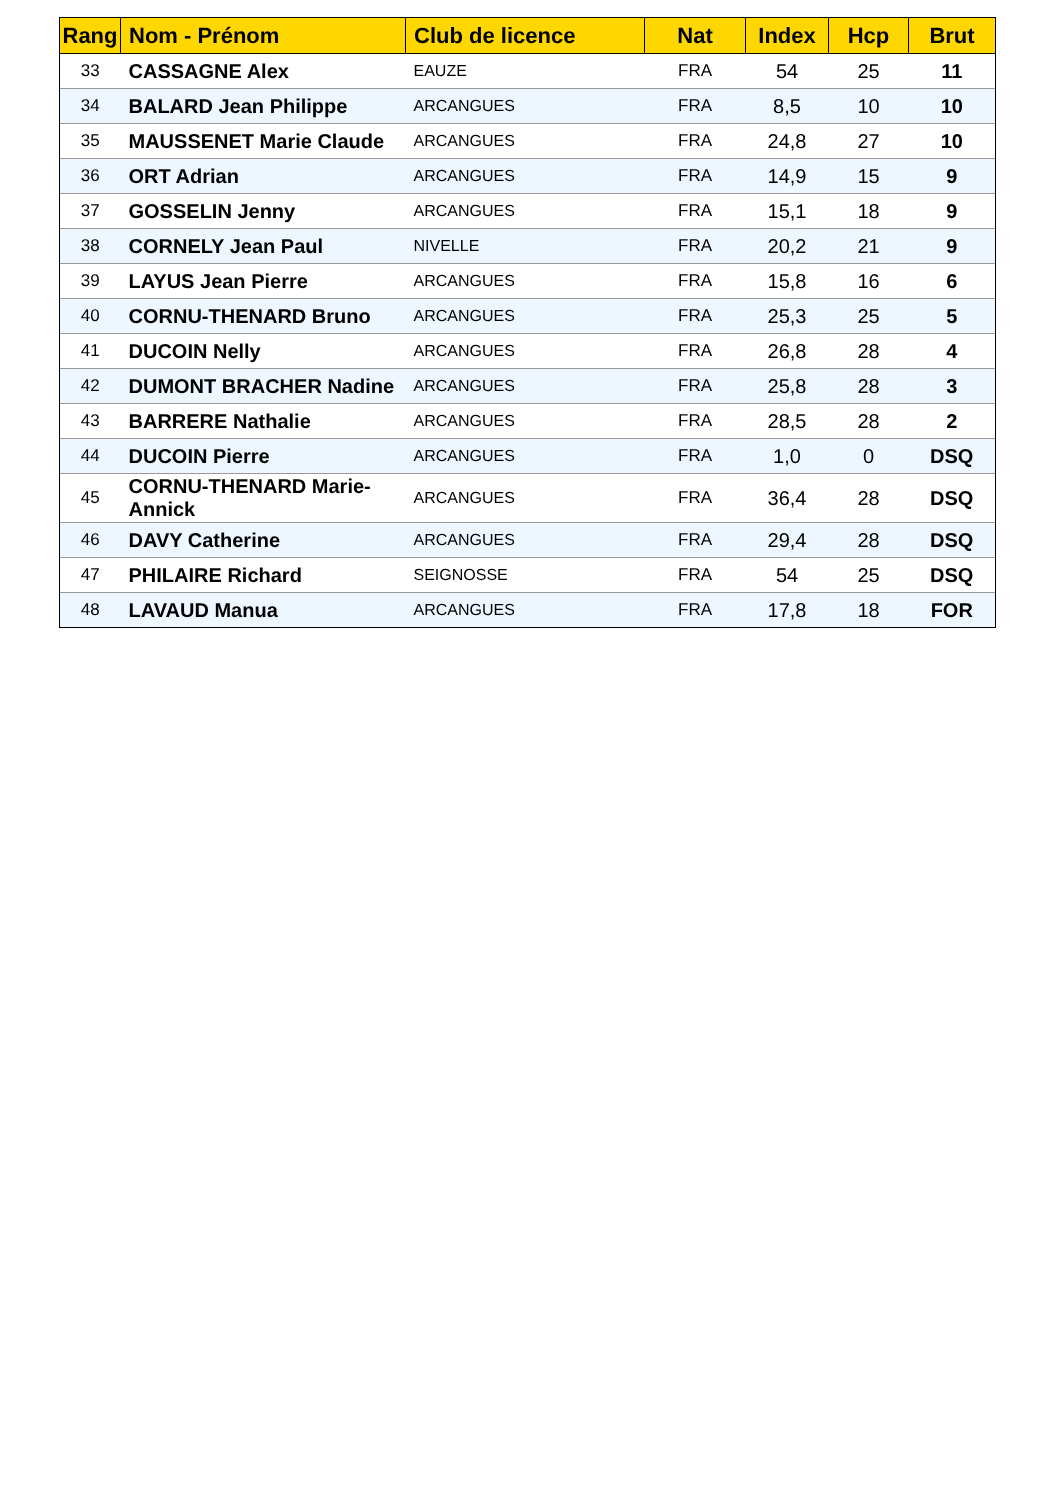| Rang | Nom - Prénom | Club de licence | Nat | Index | Hcp | Brut |
| --- | --- | --- | --- | --- | --- | --- |
| 33 | CASSAGNE Alex | EAUZE | FRA | 54 | 25 | 11 |
| 34 | BALARD Jean Philippe | ARCANGUES | FRA | 8,5 | 10 | 10 |
| 35 | MAUSSENET Marie Claude | ARCANGUES | FRA | 24,8 | 27 | 10 |
| 36 | ORT Adrian | ARCANGUES | FRA | 14,9 | 15 | 9 |
| 37 | GOSSELIN Jenny | ARCANGUES | FRA | 15,1 | 18 | 9 |
| 38 | CORNELY Jean Paul | NIVELLE | FRA | 20,2 | 21 | 9 |
| 39 | LAYUS Jean Pierre | ARCANGUES | FRA | 15,8 | 16 | 6 |
| 40 | CORNU-THENARD Bruno | ARCANGUES | FRA | 25,3 | 25 | 5 |
| 41 | DUCOIN Nelly | ARCANGUES | FRA | 26,8 | 28 | 4 |
| 42 | DUMONT BRACHER Nadine | ARCANGUES | FRA | 25,8 | 28 | 3 |
| 43 | BARRERE Nathalie | ARCANGUES | FRA | 28,5 | 28 | 2 |
| 44 | DUCOIN Pierre | ARCANGUES | FRA | 1,0 | 0 | DSQ |
| 45 | CORNU-THENARD Marie-Annick | ARCANGUES | FRA | 36,4 | 28 | DSQ |
| 46 | DAVY Catherine | ARCANGUES | FRA | 29,4 | 28 | DSQ |
| 47 | PHILAIRE Richard | SEIGNOSSE | FRA | 54 | 25 | DSQ |
| 48 | LAVAUD Manua | ARCANGUES | FRA | 17,8 | 18 | FOR |